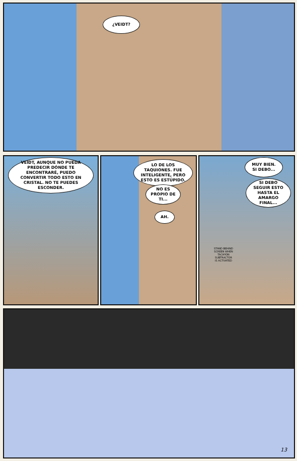¿VEIDT?
VEIDT, AUNQUE NO PUEDA PREDECIR DÓNDE TE ENCONTRARÉ, PUEDO CONVERTIR TODO ESTO EN CRISTAL. NO TE PUEDES ESCONDER.
LO DE LOS TAQUIONES. FUE INTELIGENTE, PERO ESTO ES ESTÚPIDO.
NO ES PROPIO DE TI...
AH.
MUY BIEN. SI DEBO...
SI DEBO SEGUIR ESTO HASTA EL AMARGO FINAL...
STAND BEHIND SCREEN WHEN TACHYON SUBTRACTOR IS ACTIVATED
13